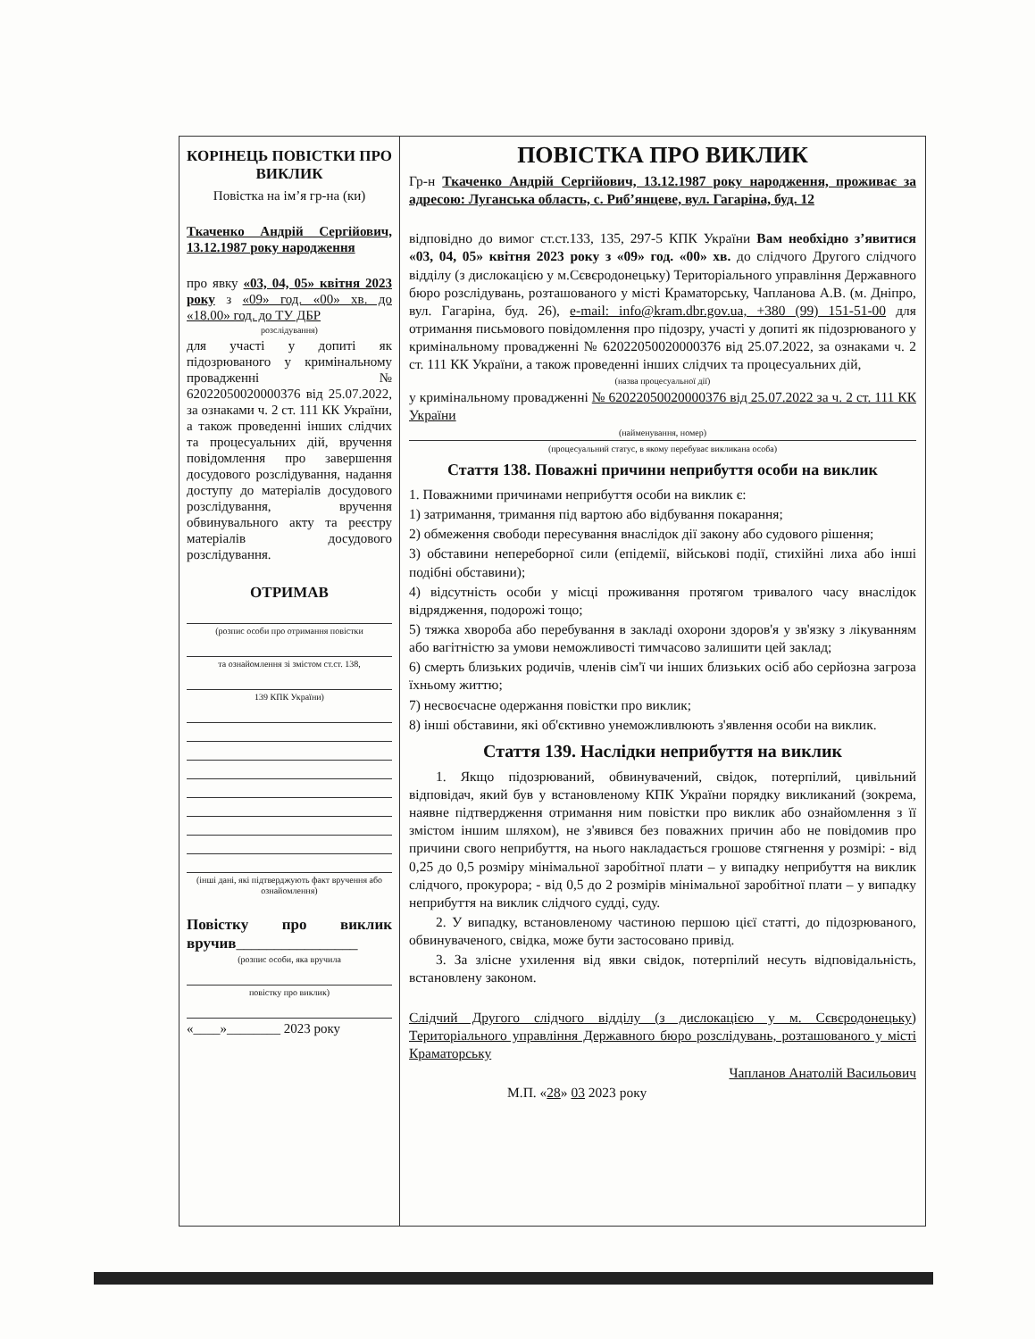КОРІНЕЦЬ ПОВІСТКИ ПРО ВИКЛИК
Повістка на ім’я гр-на (ки)
Ткаченко Андрій Сергійович, 13.12.1987 року народження
про явку «03, 04, 05» квітня 2023 року з «09» год. «00» хв. до «18.00» год. до ТУ ДБР
розслідування)
для участі у допиті як підозрюваного у кримінальному провадженні № 62022050020000376 від 25.07.2022, за ознаками ч. 2 ст. 111 КК України, а також проведенні інших слідчих та процесуальних дій, вручення повідомлення про завершення досудового розслідування, надання доступу до матеріалів досудового розслідування, вручення обвинувального акту та реєстру матеріалів досудового розслідування.
ОТРИМАВ
(розпис особи про отримання повістки
та ознайомлення зі змістом ст.ст. 138,
139 КПК України)
(інші дані, які підтверджують факт вручення або ознайомлення)
Повістку про виклик вручив________________
(розпис особи, яка вручила
повістку про виклик)
«____»________ 2023 року
ПОВІСТКА ПРО ВИКЛИК
Гр-н Ткаченко Андрій Сергійович, 13.12.1987 року народження, проживає за адресою: Луганська область, с. Риб’янцеве, вул. Гагаріна, буд. 12
відповідно до вимог ст.ст.133, 135, 297-5 КПК України Вам необхідно з’явитися «03, 04, 05» квітня 2023 року з «09» год. «00» хв. до слідчого Другого слідчого відділу (з дислокацією у м.Сєвєродонецьку) Територіального управління Державного бюро розслідувань, розташованого у місті Краматорську, Чапланова А.В. (м. Дніпро, вул. Гагаріна, буд. 26), e-mail: info@kram.dbr.gov.ua, +380 (99) 151-51-00 для отримання письмового повідомлення про підозру, участі у допиті як підозрюваного у кримінальному провадженні № 62022050020000376 від 25.07.2022, за ознаками ч. 2 ст. 111 КК України, а також проведенні інших слідчих та процесуальних дій,
(назва процесуальної дії)
у кримінальному провадженні № 62022050020000376 від 25.07.2022 за ч. 2 ст. 111 КК України
(найменування, номер)
(процесуальний статус, в якому перебуває викликана особа)
Стаття 138. Поважні причини неприбуття особи на виклик
1. Поважними причинами неприбуття особи на виклик є:
1) затримання, тримання під вартою або відбування покарання;
2) обмеження свободи пересування внаслідок дії закону або судового рішення;
3) обставини непереборної сили (епідемії, військові події, стихійні лиха або інші подібні обставини);
4) відсутність особи у місці проживання протягом тривалого часу внаслідок відрядження, подорожі тощо;
5) тяжка хвороба або перебування в закладі охорони здоров'я у зв'язку з лікуванням або вагітністю за умови неможливості тимчасово залишити цей заклад;
6) смерть близьких родичів, членів сім'ї чи інших близьких осіб або серйозна загроза їхньому життю;
7) несвоєчасне одержання повістки про виклик;
8) інші обставини, які об'єктивно унеможливлюють з'явлення особи на виклик.
Стаття 139. Наслідки неприбуття на виклик
1. Якщо підозрюваний, обвинувачений, свідок, потерпілий, цивільний відповідач, який був у встановленому КПК України порядку викликаний (зокрема, наявне підтвердження отримання ним повістки про виклик або ознайомлення з її змістом іншим шляхом), не з'явився без поважних причин або не повідомив про причини свого неприбуття, на нього накладається грошове стягнення у розмірі: - від 0,25 до 0,5 розміру мінімальної заробітної плати – у випадку неприбуття на виклик слідчого, прокурора; - від 0,5 до 2 розмірів мінімальної заробітної плати – у випадку неприбуття на виклик слідчого судді, суду.
2. У випадку, встановленому частиною першою цієї статті, до підозрюваного, обвинуваченого, свідка, може бути застосовано привід.
3. За злісне ухилення від явки свідок, потерпілий несуть відповідальність, встановлену законом.
Слідчий Другого слідчого відділу (з дислокацією у м. Сєвєродонецьку) Територіального управління Державного бюро розслідувань, розташованого у місті Краматорську
Чапланов Анатолій Васильович
М.П. «28» 03 2023 року